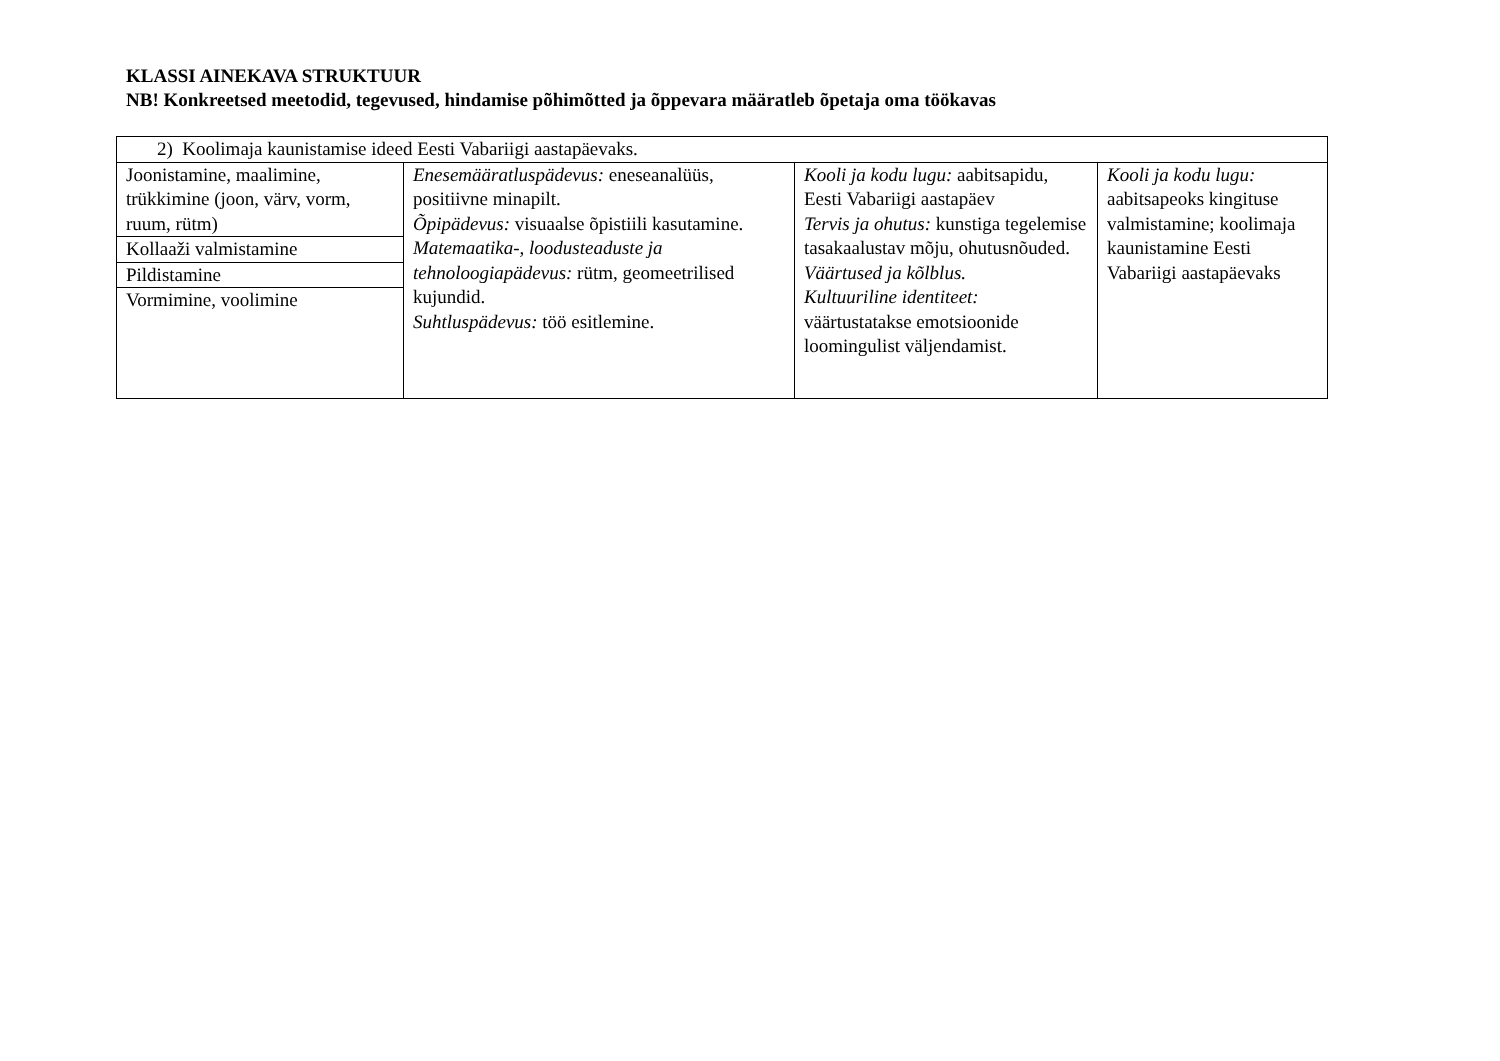KLASSI AINEKAVA STRUKTUUR
NB! Konkreetsed meetodid, tegevused, hindamise põhimõtted ja õppevara määratleb õpetaja oma töökavas
| 2) Koolimaja kaunistamise ideed Eesti Vabariigi aastapäevaks. | | | |
| Joonistamine, maalimine, trükkimine (joon, värv, vorm, ruum, rütm) | Enesemääratluspädevus: eneseanalüüs, positiivne minapilt. Õpipädevus: visuaalse õpistiili kasutamine. Matemaatika-, loodusteaduste ja tehnoloogiapädevus: rütm, geomeetrilised kujundid. Suhtluspädevus: töö esitlemine. | Kooli ja kodu lugu: aabitsapidu, Eesti Vabariigi aastapäev Tervis ja ohutus: kunstiga tegelemise tasakaalustav mõju, ohutusnõuded. Väärtused ja kõlblus. Kultuuriline identiteet: väärtustatakse emotsioonide loomingulist väljendamist. | Kooli ja kodu lugu: aabitsapeoks kingituse valmistamine; koolimaja kaunistamine Eesti Vabariigi aastapäevaks |
| Kollaaži valmistamine | | | |
| Pildistamine | | | |
| Vormimine, voolimine | | | |